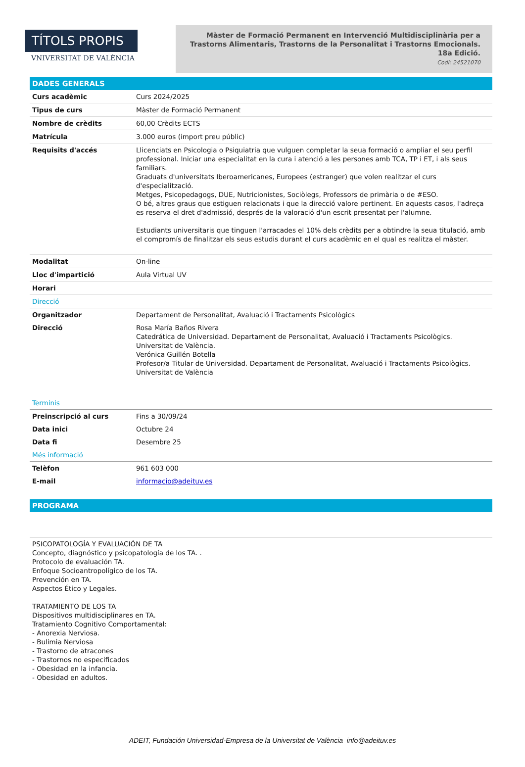TÍTOLS PROPIS
VNIVERSITAT DE VALÈNCIA
Màster de Formació Permanent en Intervenció Multidisciplinària per a Trastorns Alimentaris, Trastorns de la Personalitat i Trastorns Emocionals.
18a Edició.
Codi: 24521070
DADES GENERALS
| Curs acadèmic | Curs 2024/2025 |
| Tipus de curs | Màster de Formació Permanent |
| Nombre de crèdits | 60,00 Crèdits ECTS |
| Matrícula | 3.000 euros (import preu públic) |
| Requisits d'accés | Llicenciats en Psicologia o Psiquiatria que vulguen completar la seua formació o ampliar el seu perfil professional. Iniciar una especialitat en la cura i atenció a les persones amb TCA, TP i ET, i als seus familiars. Graduats d'universitats Iberoamericanes, Europees (estranger) que volen realitzar el curs d'especialització. Metges, Psicopedagogs, DUE, Nutricionistes, Sociòlegs, Professors de primària o de #ESO. O bé, altres graus que estiguen relacionats i que la direcció valore pertinent. En aquests casos, l'adreça es reserva el dret d'admissió, després de la valoració d'un escrit presentat per l'alumne. Estudiants universitaris que tinguen l'arracades el 10% dels crèdits per a obtindre la seua titulació, amb el compromís de finalitzar els seus estudis durant el curs acadèmic en el qual es realitza el màster. |
| Modalitat | On-line |
| Lloc d'impartició | Aula Virtual UV |
| Horari | |
| Direcció | |
| Organitzador | Departament de Personalitat, Avaluació i Tractaments Psicològics |
| Direcció | Rosa María Baños Rivera Catedrática de Universidad. Departament de Personalitat, Avaluació i Tractaments Psicològics. Universitat de València. Verónica Guillén Botella Profesor/a Titular de Universidad. Departament de Personalitat, Avaluació i Tractaments Psicològics. Universitat de València |
| Terminis | |
| Preinscripció al curs | Fins a 30/09/24 |
| Data inici | Octubre 24 |
| Data fi | Desembre 25 |
| Més informació | |
| Telèfon | 961 603 000 |
| E-mail | informacio@adeituv.es |
PROGRAMA
PSICOPATOLOGÍA Y EVALUACIÓN DE TA
Concepto, diagnóstico y psicopatología de los TA. .
Protocolo de evaluación TA.
Enfoque Socioantropolígico de los TA.
Prevención en TA.
Aspectos Ético y Legales.
TRATAMIENTO DE LOS TA
Dispositivos multidisciplinares en TA.
Tratamiento Cognitivo Comportamental:
- Anorexia Nerviosa.
- Bulimia Nerviosa
- Trastorno de atracones
- Trastornos no especificados
- Obesidad en la infancia.
- Obesidad en adultos.
ADEIT, Fundación Universidad-Empresa de la Universitat de València info@adeituv.es